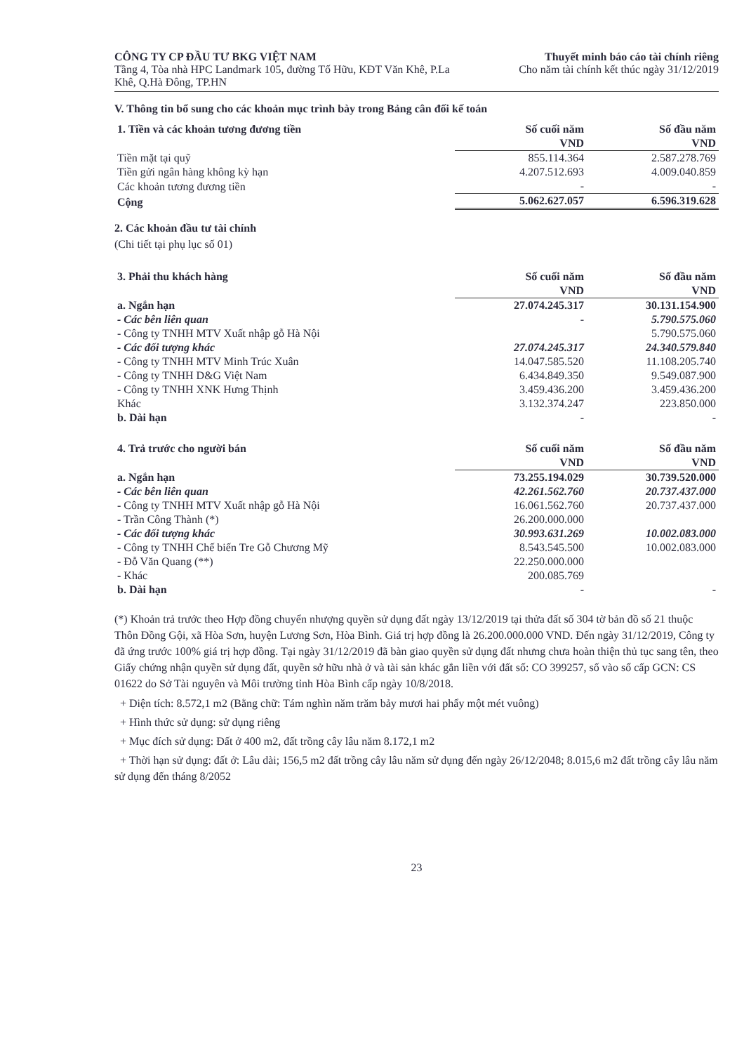CÔNG TY CP ĐẦU TƯ BKG VIỆT NAM
Tầng 4, Tòa nhà HPC Landmark 105, đường Tố Hữu, KĐT Văn Khê, P.La Khê, Q.Hà Đông, TP.HN
Thuyết minh báo cáo tài chính riêng
Cho năm tài chính kết thúc ngày 31/12/2019
V. Thông tin bổ sung cho các khoản mục trình bày trong Bảng cân đối kế toán
| 1. Tiền và các khoản tương đương tiền | Số cuối năm | Số đầu năm |
| --- | --- | --- |
| | VND | VND |
| Tiền mặt tại quỹ | 855.114.364 | 2.587.278.769 |
| Tiền gửi ngân hàng không kỳ hạn | 4.207.512.693 | 4.009.040.859 |
| Các khoản tương đương tiền | - | - |
| Cộng | 5.062.627.057 | 6.596.319.628 |
2. Các khoản đầu tư tài chính
(Chi tiết tại phụ lục số 01)
| 3. Phải thu khách hàng | Số cuối năm | Số đầu năm |
| --- | --- | --- |
| | VND | VND |
| a. Ngắn hạn | 27.074.245.317 | 30.131.154.900 |
| - Các bên liên quan | - | 5.790.575.060 |
| - Công ty TNHH MTV Xuất nhập gỗ Hà Nội | | 5.790.575.060 |
| - Các đối tượng khác | 27.074.245.317 | 24.340.579.840 |
| - Công ty TNHH MTV Minh Trúc Xuân | 14.047.585.520 | 11.108.205.740 |
| - Công ty TNHH D&G Việt Nam | 6.434.849.350 | 9.549.087.900 |
| - Công ty TNHH XNK Hưng Thịnh | 3.459.436.200 | 3.459.436.200 |
| Khác | 3.132.374.247 | 223.850.000 |
| b. Dài hạn | - | - |
| 4. Trả trước cho người bán | Số cuối năm | Số đầu năm |
| --- | --- | --- |
| | VND | VND |
| a. Ngắn hạn | 73.255.194.029 | 30.739.520.000 |
| - Các bên liên quan | 42.261.562.760 | 20.737.437.000 |
| - Công ty TNHH MTV Xuất nhập gỗ Hà Nội | 16.061.562.760 | 20.737.437.000 |
| - Trần Công Thành (*) | 26.200.000.000 | |
| - Các đối tượng khác | 30.993.631.269 | 10.002.083.000 |
| - Công ty TNHH Chế biến Tre Gỗ Chương Mỹ | 8.543.545.500 | 10.002.083.000 |
| - Đỗ Văn Quang (**) | 22.250.000.000 | |
| - Khác | 200.085.769 | |
| b. Dài hạn | - | - |
(*) Khoản trả trước theo Hợp đồng chuyển nhượng quyền sử dụng đất ngày 13/12/2019 tại thửa đất số 304 tờ bản đồ số 21 thuộc Thôn Đồng Gội, xã Hòa Sơn, huyện Lương Sơn, Hòa Bình. Giá trị hợp đồng là 26.200.000.000 VND. Đến ngày 31/12/2019, Công ty đã ứng trước 100% giá trị hợp đồng. Tại ngày 31/12/2019 đã bàn giao quyền sử dụng đất nhưng chưa hoàn thiện thủ tục sang tên, theo Giấy chứng nhận quyền sử dụng đất, quyền sở hữu nhà ở và tài sản khác gắn liền với đất số: CO 399257, số vào sổ cấp GCN: CS 01622 do Sở Tài nguyên và Môi trường tỉnh Hòa Bình cấp ngày 10/8/2018.
+ Diện tích: 8.572,1 m2 (Bằng chữ: Tám nghìn năm trăm bảy mươi hai phẩy một mét vuông)
+ Hình thức sử dụng: sử dụng riêng
+ Mục đích sử dụng: Đất ở 400 m2, đất trồng cây lâu năm 8.172,1 m2
+ Thời hạn sử dụng: đất ở: Lâu dài; 156,5 m2 đất trồng cây lâu năm sử dụng đến ngày 26/12/2048; 8.015,6 m2 đất trồng cây lâu năm sử dụng đến tháng 8/2052
23